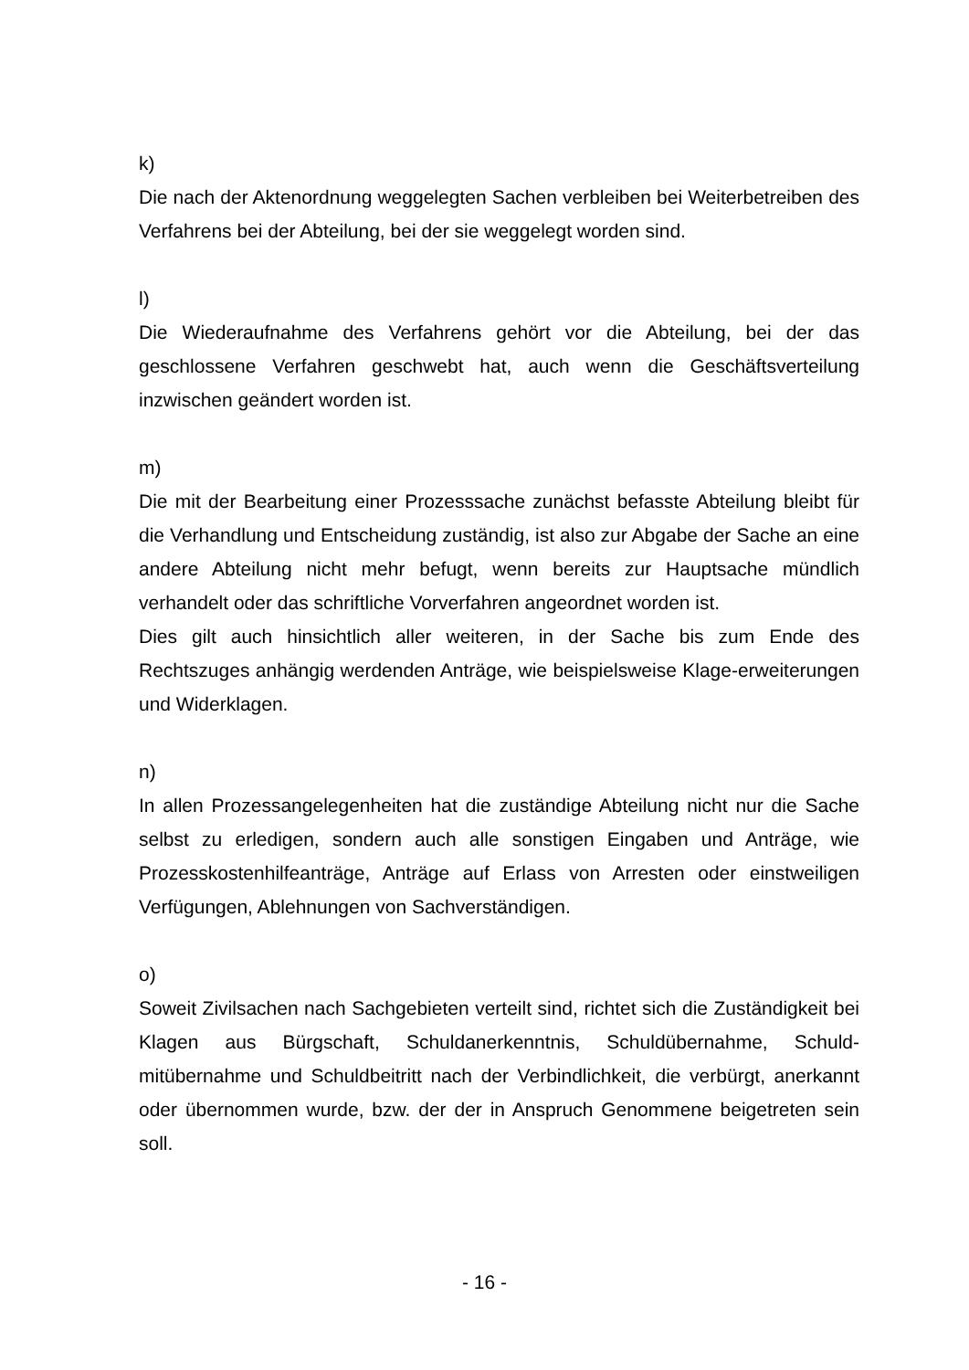k)
Die nach der Aktenordnung weggelegten Sachen verbleiben bei Weiterbetreiben des Verfahrens bei der Abteilung, bei der sie weggelegt worden sind.
l)
Die Wiederaufnahme des Verfahrens gehört vor die Abteilung, bei der das geschlossene Verfahren geschwebt hat, auch wenn die Geschäftsverteilung inzwischen geändert worden ist.
m)
Die mit der Bearbeitung einer Prozesssache zunächst befasste Abteilung bleibt für die Verhandlung und Entscheidung zuständig, ist also zur Abgabe der Sache an eine andere Abteilung nicht mehr befugt, wenn bereits zur Hauptsache mündlich verhandelt oder das schriftliche Vorverfahren angeordnet worden ist.
Dies gilt auch hinsichtlich aller weiteren, in der Sache bis zum Ende des Rechtszuges anhängig werdenden Anträge, wie beispielsweise Klage-erweiterungen und Widerklagen.
n)
In allen Prozessangelegenheiten hat die zuständige Abteilung nicht nur die Sache selbst zu erledigen, sondern auch alle sonstigen Eingaben und Anträge, wie Prozesskostenhilfeanträge, Anträge auf Erlass von Arresten oder einstweiligen Verfügungen, Ablehnungen von Sachverständigen.
o)
Soweit Zivilsachen nach Sachgebieten verteilt sind, richtet sich die Zuständigkeit bei Klagen aus Bürgschaft, Schuldanerkenntnis, Schuldübernahme, Schuld-mitübernahme und Schuldbeitritt nach der Verbindlichkeit, die verbürgt, anerkannt oder übernommen wurde, bzw. der der in Anspruch Genommene beigetreten sein soll.
- 16 -